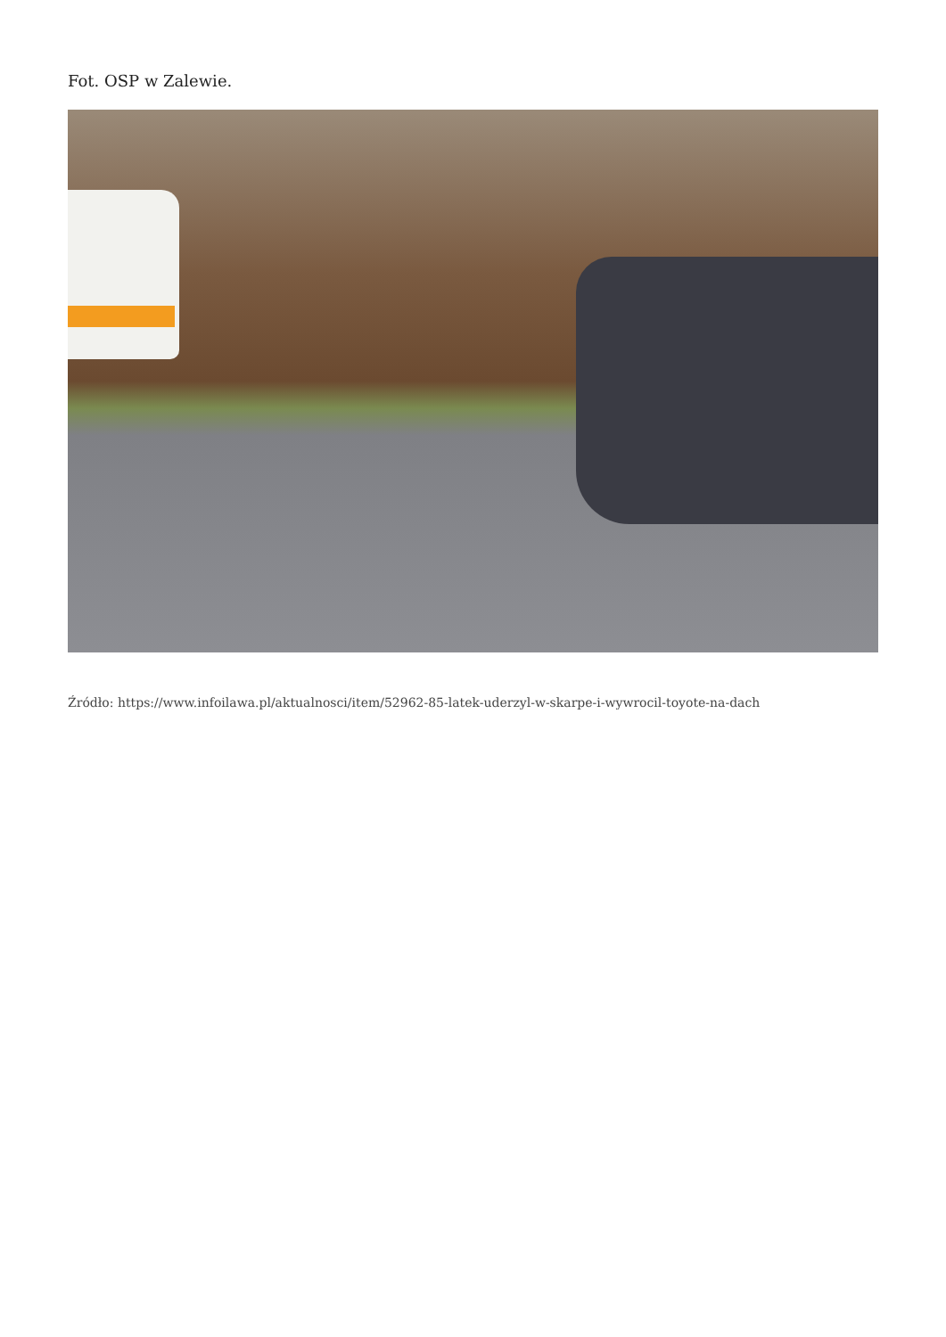Fot. OSP w Zalewie.
Źródło: https://www.infoilawa.pl/aktualnosci/item/52962-85-latek-uderzyl-w-skarpe-i-wywrocil-toyote-na-dach